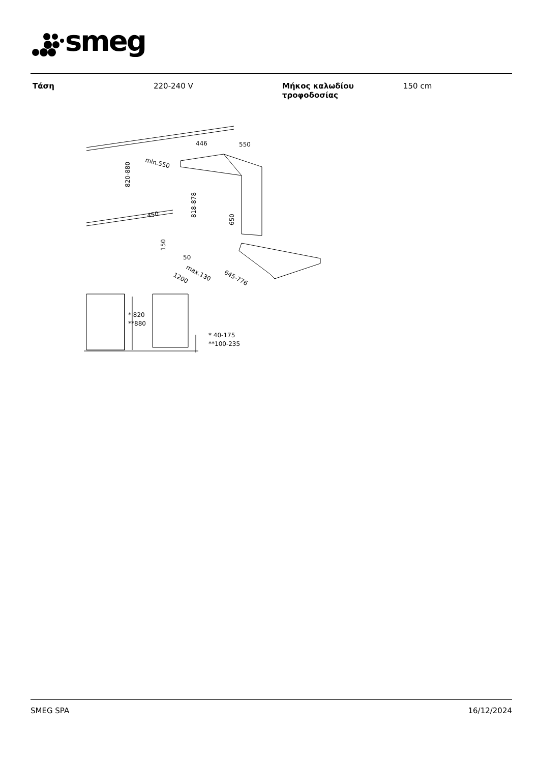smeg
| Τάση | 220-240 V | Μήκος καλωδίου τροφοδοσίας | 150 cm |
820-880
min.550
450
446
550
818-878
650
150
50
max.130
1200
645-776
* 820
**880
* 40-175
**100-235
SMEG SPA 16/12/2024